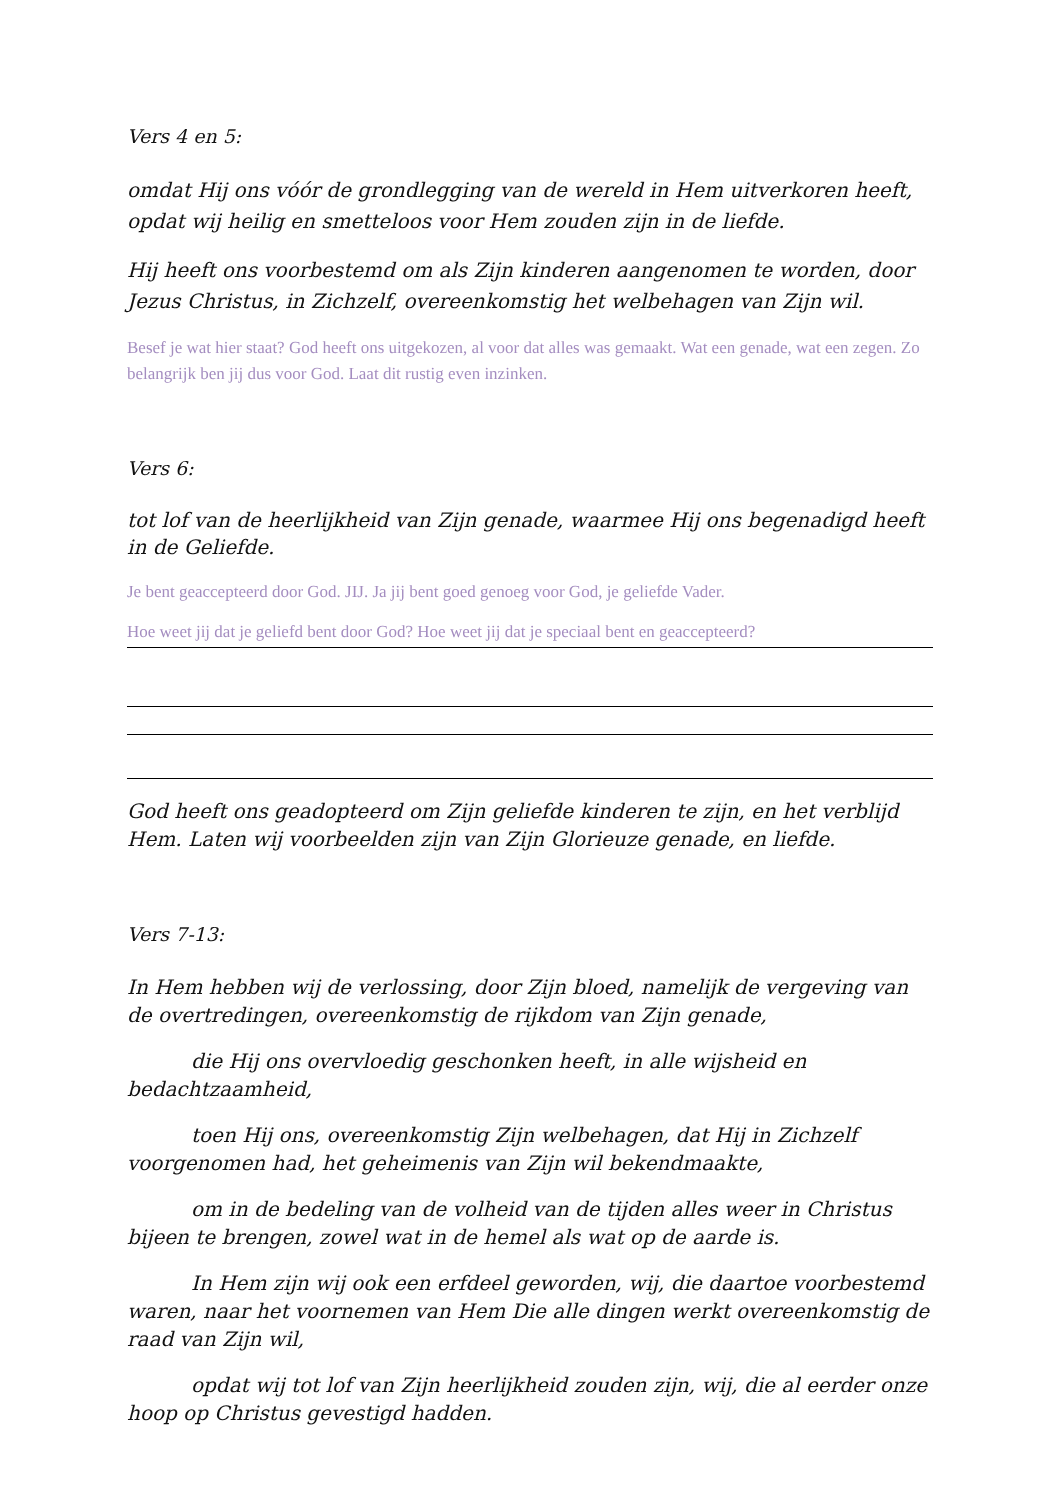Vers 4 en 5:
omdat Hij ons vóór de grondlegging van de wereld in Hem uitverkoren heeft, opdat wij heilig en smetteloos voor Hem zouden zijn in de liefde.
Hij heeft ons voorbestemd om als Zijn kinderen aangenomen te worden, door Jezus Christus, in Zichzelf, overeenkomstig het welbehagen van Zijn wil.
Besef je wat hier staat? God heeft ons uitgekozen, al voor dat alles was gemaakt. Wat een genade, wat een zegen. Zo belangrijk ben jij dus voor God. Laat dit rustig even inzinken.
Vers 6:
tot lof van de heerlijkheid van Zijn genade, waarmee Hij ons begenadigd heeft in de Geliefde.
Je bent geaccepteerd door God. JIJ. Ja jij bent goed genoeg voor God, je geliefde Vader.
Hoe weet jij dat je geliefd bent door God? Hoe weet jij dat je speciaal bent en geaccepteerd?
God heeft ons geadopteerd om Zijn geliefde kinderen te zijn, en het verblijd Hem. Laten wij voorbeelden zijn van Zijn Glorieuze genade, en liefde.
Vers 7-13:
In Hem hebben wij de verlossing, door Zijn bloed, namelijk de vergeving van de overtredingen, overeenkomstig de rijkdom van Zijn genade,
die Hij ons overvloedig geschonken heeft, in alle wijsheid en bedachtzaamheid,
toen Hij ons, overeenkomstig Zijn welbehagen, dat Hij in Zichzelf voorgenomen had, het geheimenis van Zijn wil bekendmaakte,
om in de bedeling van de volheid van de tijden alles weer in Christus bijeen te brengen, zowel wat in de hemel als wat op de aarde is.
In Hem zijn wij ook een erfdeel geworden, wij, die daartoe voorbestemd waren, naar het voornemen van Hem Die alle dingen werkt overeenkomstig de raad van Zijn wil,
opdat wij tot lof van Zijn heerlijkheid zouden zijn, wij, die al eerder onze hoop op Christus gevestigd hadden.